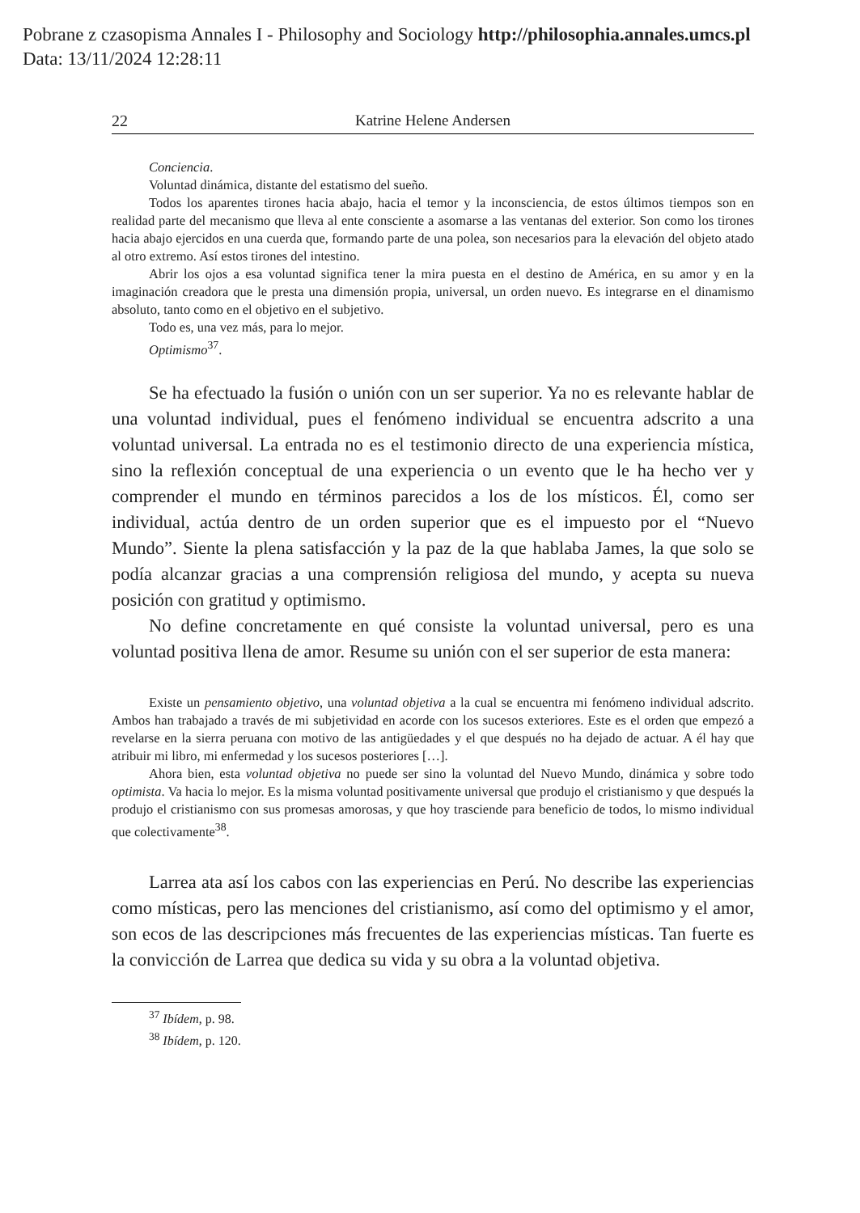Pobrane z czasopisma Annales I - Philosophy and Sociology http://philosophia.annales.umcs.pl
Data: 13/11/2024 12:28:11
22 Katrine Helene Andersen
Conciencia.
Voluntad dinámica, distante del estatismo del sueño.
Todos los aparentes tirones hacia abajo, hacia el temor y la inconsciencia, de estos últimos tiempos son en realidad parte del mecanismo que lleva al ente consciente a asomarse a las ventanas del exterior. Son como los tirones hacia abajo ejercidos en una cuerda que, formando parte de una polea, son necesarios para la elevación del objeto atado al otro extremo. Así estos tirones del intestino.
Abrir los ojos a esa voluntad significa tener la mira puesta en el destino de América, en su amor y en la imaginación creadora que le presta una dimensión propia, universal, un orden nuevo. Es integrarse en el dinamismo absoluto, tanto como en el objetivo en el subjetivo.
Todo es, una vez más, para lo mejor.
Optimismo<sup>37</sup>.
Se ha efectuado la fusión o unión con un ser superior. Ya no es relevante hablar de una voluntad individual, pues el fenómeno individual se encuentra adscrito a una voluntad universal. La entrada no es el testimonio directo de una experiencia mística, sino la reflexión conceptual de una experiencia o un evento que le ha hecho ver y comprender el mundo en términos parecidos a los de los místicos. Él, como ser individual, actúa dentro de un orden superior que es el impuesto por el “Nuevo Mundo”. Siente la plena satisfacción y la paz de la que hablaba James, la que solo se podía alcanzar gracias a una comprensión religiosa del mundo, y acepta su nueva posición con gratitud y optimismo.
No define concretamente en qué consiste la voluntad universal, pero es una voluntad positiva llena de amor. Resume su unión con el ser superior de esta manera:
Existe un pensamiento objetivo, una voluntad objetiva a la cual se encuentra mi fenómeno individual adscrito. Ambos han trabajado a través de mi subjetividad en acorde con los sucesos exteriores. Este es el orden que empezó a revelarse en la sierra peruana con motivo de las antigüedades y el que después no ha dejado de actuar. A él hay que atribuir mi libro, mi enfermedad y los sucesos posteriores […].
Ahora bien, esta voluntad objetiva no puede ser sino la voluntad del Nuevo Mundo, dinámica y sobre todo optimista. Va hacia lo mejor. Es la misma voluntad positivamente universal que produjo el cristianismo y que después la produjo el cristianismo con sus promesas amorosas, y que hoy trasciende para beneficio de todos, lo mismo individual que colectivamente<sup>38</sup>.
Larrea ata así los cabos con las experiencias en Perú. No describe las experiencias como místicas, pero las menciones del cristianismo, así como del optimismo y el amor, son ecos de las descripciones más frecuentes de las experiencias místicas. Tan fuerte es la convicción de Larrea que dedica su vida y su obra a la voluntad objetiva.
<sup>37</sup> Ibídem, p. 98.
<sup>38</sup> Ibídem, p. 120.